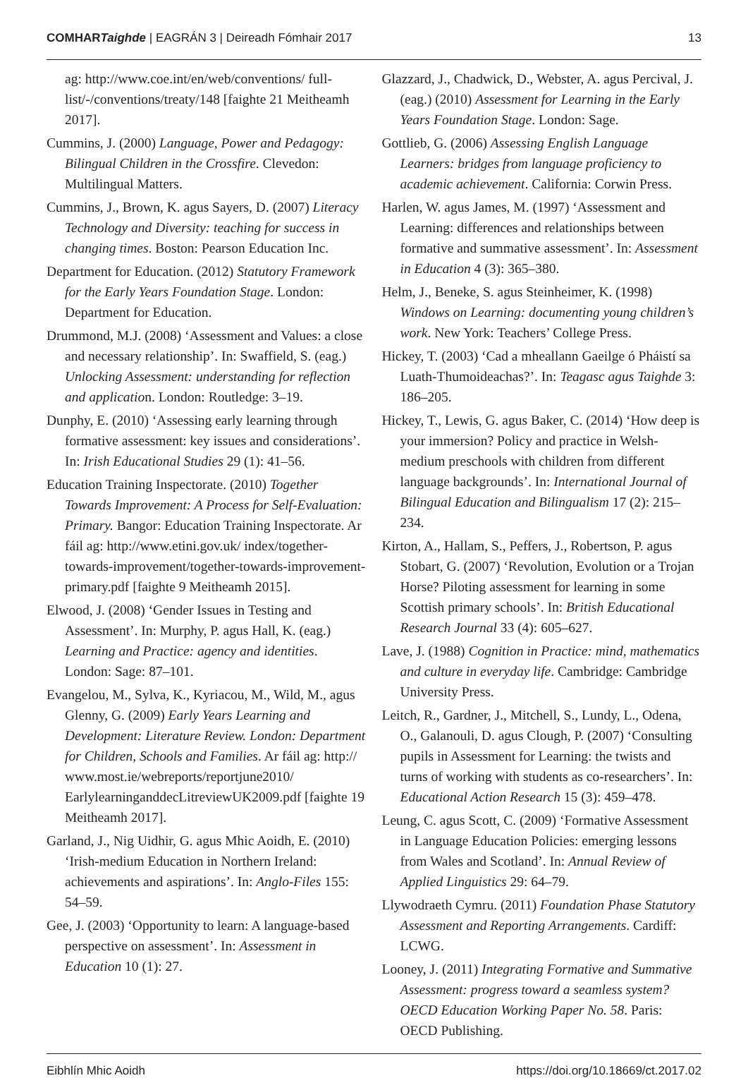COMHARTaighde | EAGRÁN 3 | Deireadh Fómhair 2017 13
ag: http://www.coe.int/en/web/conventions/ full-list/-/conventions/treaty/148 [faighte 21 Meitheamh 2017].
Cummins, J. (2000) Language, Power and Pedagogy: Bilingual Children in the Crossfire. Clevedon: Multilingual Matters.
Cummins, J., Brown, K. agus Sayers, D. (2007) Literacy Technology and Diversity: teaching for success in changing times. Boston: Pearson Education Inc.
Department for Education. (2012) Statutory Framework for the Early Years Foundation Stage. London: Department for Education.
Drummond, M.J. (2008) ‘Assessment and Values: a close and necessary relationship’. In: Swaffield, S. (eag.) Unlocking Assessment: understanding for reflection and application. London: Routledge: 3–19.
Dunphy, E. (2010) ‘Assessing early learning through formative assessment: key issues and considerations’. In: Irish Educational Studies 29 (1): 41–56.
Education Training Inspectorate. (2010) Together Towards Improvement: A Process for Self-Evaluation: Primary. Bangor: Education Training Inspectorate. Ar fáil ag: http://www.etini.gov.uk/ index/together-towards-improvement/together-towards-improvement-primary.pdf [faighte 9 Meitheamh 2015].
Elwood, J. (2008) ‘Gender Issues in Testing and Assessment’. In: Murphy, P. agus Hall, K. (eag.) Learning and Practice: agency and identities. London: Sage: 87–101.
Evangelou, M., Sylva, K., Kyriacou, M., Wild, M., agus Glenny, G. (2009) Early Years Learning and Development: Literature Review. London: Department for Children, Schools and Families. Ar fáil ag: http:// www.most.ie/webreports/reportjune2010/ EarlylearninganddecLitreviewUK2009.pdf [faighte 19 Meitheamh 2017].
Garland, J., Nig Uidhir, G. agus Mhic Aoidh, E. (2010) ‘Irish-medium Education in Northern Ireland: achievements and aspirations’. In: Anglo-Files 155: 54–59.
Gee, J. (2003) ‘Opportunity to learn: A language-based perspective on assessment’. In: Assessment in Education 10 (1): 27.
Glazzard, J., Chadwick, D., Webster, A. agus Percival, J. (eag.) (2010) Assessment for Learning in the Early Years Foundation Stage. London: Sage.
Gottlieb, G. (2006) Assessing English Language Learners: bridges from language proficiency to academic achievement. California: Corwin Press.
Harlen, W. agus James, M. (1997) ‘Assessment and Learning: differences and relationships between formative and summative assessment’. In: Assessment in Education 4 (3): 365–380.
Helm, J., Beneke, S. agus Steinheimer, K. (1998) Windows on Learning: documenting young children’s work. New York: Teachers’ College Press.
Hickey, T. (2003) ‘Cad a mheallann Gaeilge ó Pháistí sa Luath-Thumoideachas?’. In: Teagasc agus Taighde 3: 186–205.
Hickey, T., Lewis, G. agus Baker, C. (2014) ‘How deep is your immersion? Policy and practice in Welsh-medium preschools with children from different language backgrounds’. In: International Journal of Bilingual Education and Bilingualism 17 (2): 215–234.
Kirton, A., Hallam, S., Peffers, J., Robertson, P. agus Stobart, G. (2007) ‘Revolution, Evolution or a Trojan Horse? Piloting assessment for learning in some Scottish primary schools’. In: British Educational Research Journal 33 (4): 605–627.
Lave, J. (1988) Cognition in Practice: mind, mathematics and culture in everyday life. Cambridge: Cambridge University Press.
Leitch, R., Gardner, J., Mitchell, S., Lundy, L., Odena, O., Galanouli, D. agus Clough, P. (2007) ‘Consulting pupils in Assessment for Learning: the twists and turns of working with students as co-researchers’. In: Educational Action Research 15 (3): 459–478.
Leung, C. agus Scott, C. (2009) ‘Formative Assessment in Language Education Policies: emerging lessons from Wales and Scotland’. In: Annual Review of Applied Linguistics 29: 64–79.
Llywodraeth Cymru. (2011) Foundation Phase Statutory Assessment and Reporting Arrangements. Cardiff: LCWG.
Looney, J. (2011) Integrating Formative and Summative Assessment: progress toward a seamless system? OECD Education Working Paper No. 58. Paris: OECD Publishing.
Eibhlín Mhic Aoidh https://doi.org/10.18669/ct.2017.02